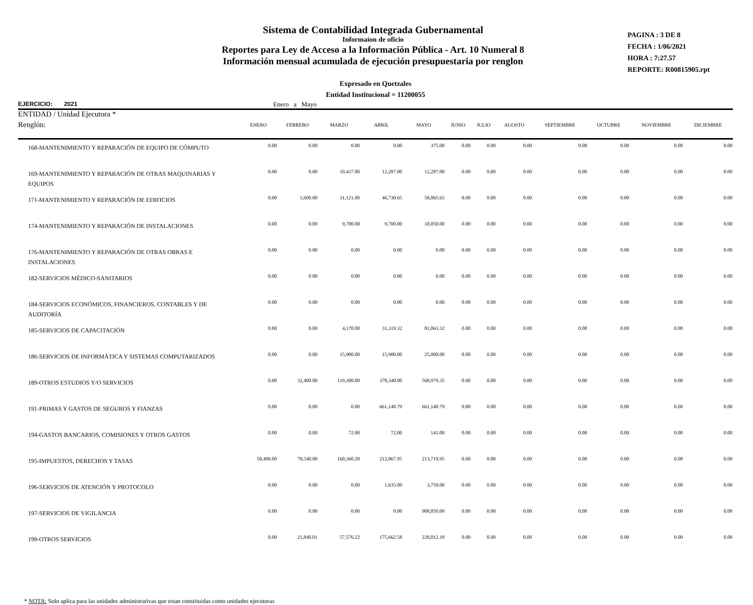Sistema de Contabilidad Integrada Gubernamental
Informaíon de oficio
Reportes para Ley de Acceso a la Información Pública - Art. 10 Numeral 8
Información mensual acumulada de ejecución presupuestaria por renglon
PAGINA : 3 DE 8
FECHA : 1/06/2021
HORA : 7:27.57
REPORTE: R00815905.rpt
Expresado en Quetzales
Entidad Institucional = 11200055
EJERCICIO: 2021 Enero a Mayo
ENTIDAD / Unidad Ejecutora *
| Renglón: | ENERO | FEBRERO | MARZO | ABRIL | MAYO | JUNIO | JULIO | AGOSTO | SEPTIEMBRE | OCTUBRE | NOVIEMBRE | DICIEMBRE |
| --- | --- | --- | --- | --- | --- | --- | --- | --- | --- | --- | --- | --- |
| 168-MANTENIMIENTO Y REPARACIÓN DE EQUIPO DE CÓMPUTO | 0.00 | 0.00 | 0.00 | 0.00 | 375.00 | 0.00 | 0.00 | 0.00 | 0.00 | 0.00 | 0.00 | 0.00 |
| 169-MANTENIMIENTO Y REPARACIÓN DE OTRAS MAQUINARIAS Y EQUIPOS | 0.00 | 0.00 | 10,437.00 | 12,287.00 | 12,287.00 | 0.00 | 0.00 | 0.00 | 0.00 | 0.00 | 0.00 | 0.00 |
| 171-MANTENIMIENTO Y REPARACIÓN DE EDIFICIOS | 0.00 | 1,600.00 | 31,121.00 | 46,730.65 | 58,065.65 | 0.00 | 0.00 | 0.00 | 0.00 | 0.00 | 0.00 | 0.00 |
| 174-MANTENIMIENTO Y REPARACIÓN DE INSTALACIONES | 0.00 | 0.00 | 9,700.00 | 9,700.00 | 10,050.00 | 0.00 | 0.00 | 0.00 | 0.00 | 0.00 | 0.00 | 0.00 |
| 176-MANTENIMIENTO Y REPARACIÓN DE OTRAS OBRAS E INSTALACIONES | 0.00 | 0.00 | 0.00 | 0.00 | 0.00 | 0.00 | 0.00 | 0.00 | 0.00 | 0.00 | 0.00 | 0.00 |
| 182-SERVICIOS MÉDICO-SANITARIOS | 0.00 | 0.00 | 0.00 | 0.00 | 0.00 | 0.00 | 0.00 | 0.00 | 0.00 | 0.00 | 0.00 | 0.00 |
| 184-SERVICIOS ECONÓMICOS, FINANCIEROS, CONTABLES Y DE AUDITORÍA | 0.00 | 0.00 | 0.00 | 0.00 | 0.00 | 0.00 | 0.00 | 0.00 | 0.00 | 0.00 | 0.00 | 0.00 |
| 185-SERVICIOS DE CAPACITACIÓN | 0.00 | 0.00 | 4,170.00 | 31,319.32 | 81,063.32 | 0.00 | 0.00 | 0.00 | 0.00 | 0.00 | 0.00 | 0.00 |
| 186-SERVICIOS DE INFORMÁTICA Y SISTEMAS COMPUTARIZADOS | 0.00 | 0.00 | 15,900.00 | 15,900.00 | 25,000.00 | 0.00 | 0.00 | 0.00 | 0.00 | 0.00 | 0.00 | 0.00 |
| 189-OTROS ESTUDIOS Y/O SERVICIOS | 0.00 | 32,400.00 | 119,300.00 | 378,340.00 | 568,979.35 | 0.00 | 0.00 | 0.00 | 0.00 | 0.00 | 0.00 | 0.00 |
| 191-PRIMAS Y GASTOS DE SEGUROS Y FIANZAS | 0.00 | 0.00 | 0.00 | 661,140.79 | 661,140.79 | 0.00 | 0.00 | 0.00 | 0.00 | 0.00 | 0.00 | 0.00 |
| 194-GASTOS BANCARIOS, COMISIONES Y OTROS GASTOS | 0.00 | 0.00 | 72.00 | 72.00 | 141.00 | 0.00 | 0.00 | 0.00 | 0.00 | 0.00 | 0.00 | 0.00 |
| 195-IMPUESTOS, DERECHOS Y TASAS | 50,490.00 | 78,540.00 | 160,360.20 | 212,867.95 | 213,719.95 | 0.00 | 0.00 | 0.00 | 0.00 | 0.00 | 0.00 | 0.00 |
| 196-SERVICIOS DE ATENCIÓN Y PROTOCOLO | 0.00 | 0.00 | 0.00 | 1,635.00 | 3,750.00 | 0.00 | 0.00 | 0.00 | 0.00 | 0.00 | 0.00 | 0.00 |
| 197-SERVICIOS DE VIGILANCIA | 0.00 | 0.00 | 0.00 | 0.00 | 908,850.00 | 0.00 | 0.00 | 0.00 | 0.00 | 0.00 | 0.00 | 0.00 |
| 199-OTROS SERVICIOS | 0.00 | 21,840.01 | 57,576.22 | 175,662.58 | 220,012.18 | 0.00 | 0.00 | 0.00 | 0.00 | 0.00 | 0.00 | 0.00 |
* NOTA: Solo aplica para las unidades administrativas que estan constituidas como unidades ejecutoras